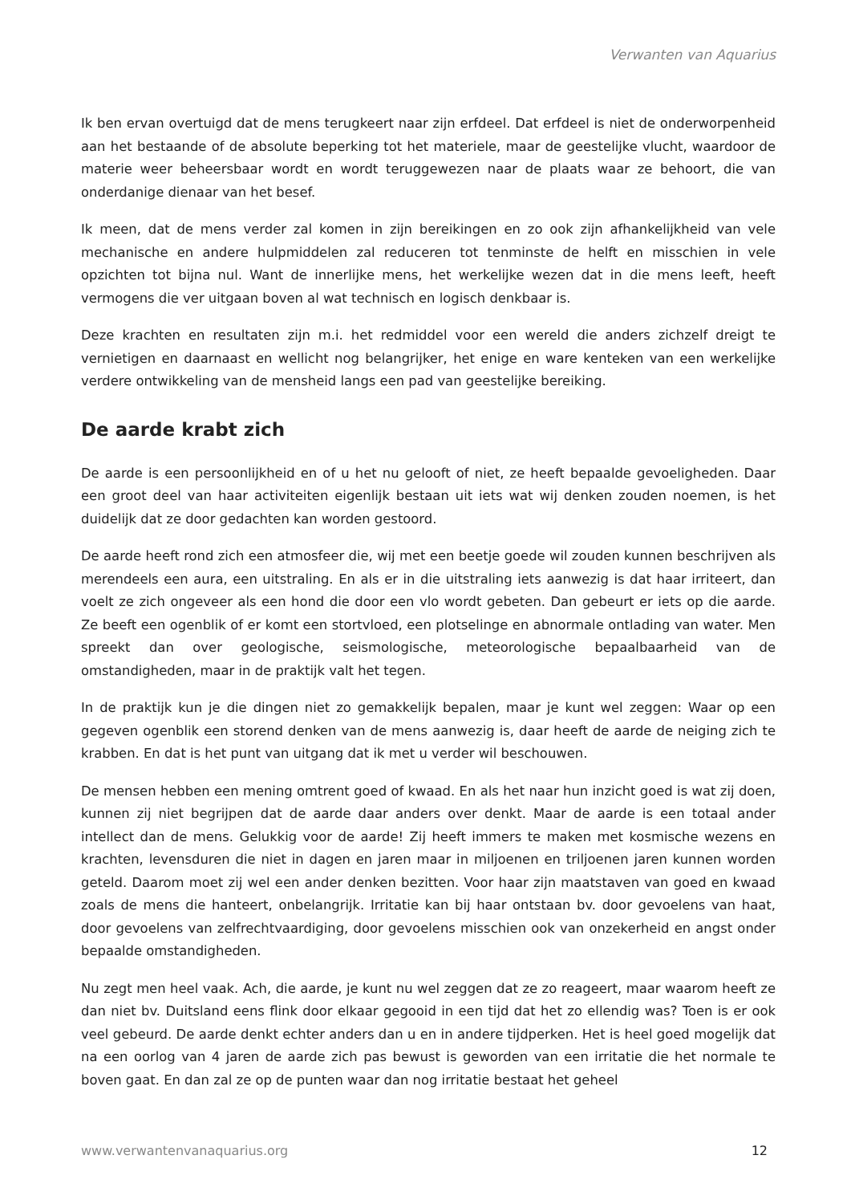Verwanten van Aquarius
Ik ben ervan overtuigd dat de mens terugkeert naar zijn erfdeel. Dat erfdeel is niet de onderworpenheid aan het bestaande of de absolute beperking tot het materiele, maar de geestelijke vlucht, waardoor de materie weer beheersbaar wordt en wordt teruggewezen naar de plaats waar ze behoort, die van onderdanige dienaar van het besef.
Ik meen, dat de mens verder zal komen in zijn bereikingen en zo ook zijn afhankelijkheid van vele mechanische en andere hulpmiddelen zal reduceren tot tenminste de helft en misschien in vele opzichten tot bijna nul. Want de innerlijke mens, het werkelijke wezen dat in die mens leeft, heeft vermogens die ver uitgaan boven al wat technisch en logisch denkbaar is.
Deze krachten en resultaten zijn m.i. het redmiddel voor een wereld die anders zichzelf dreigt te vernietigen en daarnaast en wellicht nog belangrijker, het enige en ware kenteken van een werkelijke verdere ontwikkeling van de mensheid langs een pad van geestelijke bereiking.
De aarde krabt zich
De aarde is een persoonlijkheid en of u het nu gelooft of niet, ze heeft bepaalde gevoeligheden. Daar een groot deel van haar activiteiten eigenlijk bestaan uit iets wat wij denken zouden noemen, is het duidelijk dat ze door gedachten kan worden gestoord.
De aarde heeft rond zich een atmosfeer die, wij met een beetje goede wil zouden kunnen beschrijven als merendeels een aura, een uitstraling. En als er in die uitstraling iets aanwezig is dat haar irriteert, dan voelt ze zich ongeveer als een hond die door een vlo wordt gebeten. Dan gebeurt er iets op die aarde. Ze beeft een ogenblik of er komt een stortvloed, een plotselinge en abnormale ontlading van water. Men spreekt dan over geologische, seismologische, meteorologische bepaalbaarheid van de omstandigheden, maar in de praktijk valt het tegen.
In de praktijk kun je die dingen niet zo gemakkelijk bepalen, maar je kunt wel zeggen: Waar op een gegeven ogenblik een storend denken van de mens aanwezig is, daar heeft de aarde de neiging zich te krabben. En dat is het punt van uitgang dat ik met u verder wil beschouwen.
De mensen hebben een mening omtrent goed of kwaad. En als het naar hun inzicht goed is wat zij doen, kunnen zij niet begrijpen dat de aarde daar anders over denkt. Maar de aarde is een totaal ander intellect dan de mens. Gelukkig voor de aarde! Zij heeft immers te maken met kosmische wezens en krachten, levensduren die niet in dagen en jaren maar in miljoenen en triljoenen jaren kunnen worden geteld. Daarom moet zij wel een ander denken bezitten. Voor haar zijn maatstaven van goed en kwaad zoals de mens die hanteert, onbelangrijk. Irritatie kan bij haar ontstaan bv. door gevoelens van haat, door gevoelens van zelfrechtvaardiging, door gevoelens misschien ook van onzekerheid en angst onder bepaalde omstandigheden.
Nu zegt men heel vaak. Ach, die aarde, je kunt nu wel zeggen dat ze zo reageert, maar waarom heeft ze dan niet bv. Duitsland eens flink door elkaar gegooid in een tijd dat het zo ellendig was? Toen is er ook veel gebeurd. De aarde denkt echter anders dan u en in andere tijdperken. Het is heel goed mogelijk dat na een oorlog van 4 jaren de aarde zich pas bewust is geworden van een irritatie die het normale te boven gaat. En dan zal ze op de punten waar dan nog irritatie bestaat het geheel
www.verwantenvanaquarius.org 12